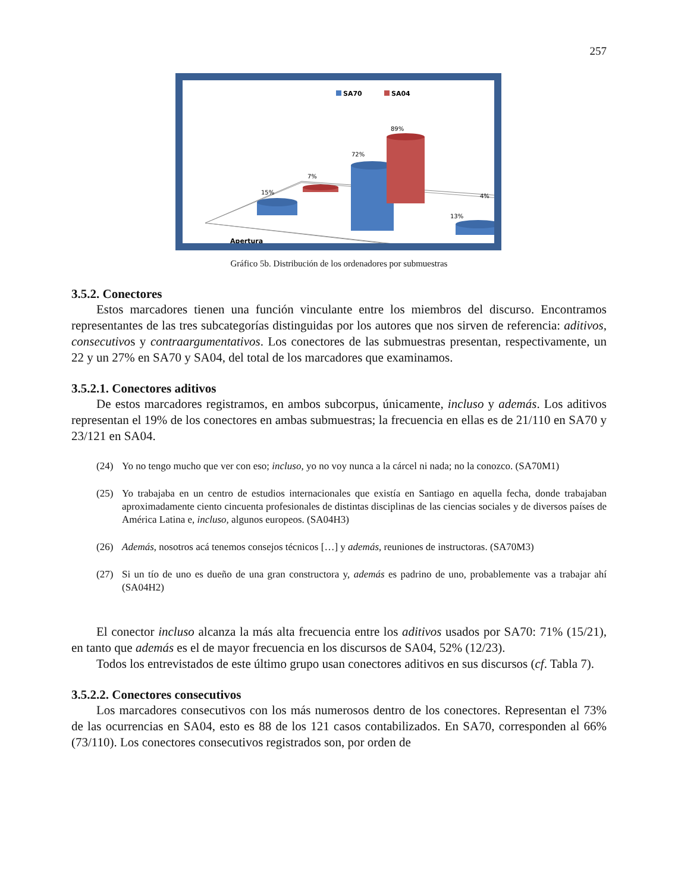257
SA70
SA04
15%
7%
72%
89%
13%
4%
Apertura
Gráfico 5b. Distribución de los ordenadores por submuestras
3.5.2. Conectores
Estos marcadores tienen una función vinculante entre los miembros del discurso. Encontramos representantes de las tres subcategorías distinguidas por los autores que nos sirven de referencia: aditivos, consecutivos y contraargumentativos. Los conectores de las submuestras presentan, respectivamente, un 22 y un 27% en SA70 y SA04, del total de los marcadores que examinamos.
3.5.2.1. Conectores aditivos
De estos marcadores registramos, en ambos subcorpus, únicamente, incluso y además. Los aditivos representan el 19% de los conectores en ambas submuestras; la frecuencia en ellas es de 21/110 en SA70 y 23/121 en SA04.
(24) Yo no tengo mucho que ver con eso; incluso, yo no voy nunca a la cárcel ni nada; no la conozco. (SA70M1)
(25) Yo trabajaba en un centro de estudios internacionales que existía en Santiago en aquella fecha, donde trabajaban aproximadamente ciento cincuenta profesionales de distintas disciplinas de las ciencias sociales y de diversos países de América Latina e, incluso, algunos europeos. (SA04H3)
(26) Además, nosotros acá tenemos consejos técnicos […] y además, reuniones de instructoras. (SA70M3)
(27) Si un tío de uno es dueño de una gran constructora y, además es padrino de uno, probablemente vas a trabajar ahí (SA04H2)
El conector incluso alcanza la más alta frecuencia entre los aditivos usados por SA70: 71% (15/21), en tanto que además es el de mayor frecuencia en los discursos de SA04, 52% (12/23).
Todos los entrevistados de este último grupo usan conectores aditivos en sus discursos (cf. Tabla 7).
3.5.2.2. Conectores consecutivos
Los marcadores consecutivos con los más numerosos dentro de los conectores. Representan el 73% de las ocurrencias en SA04, esto es 88 de los 121 casos contabilizados. En SA70, corresponden al 66% (73/110). Los conectores consecutivos registrados son, por orden de